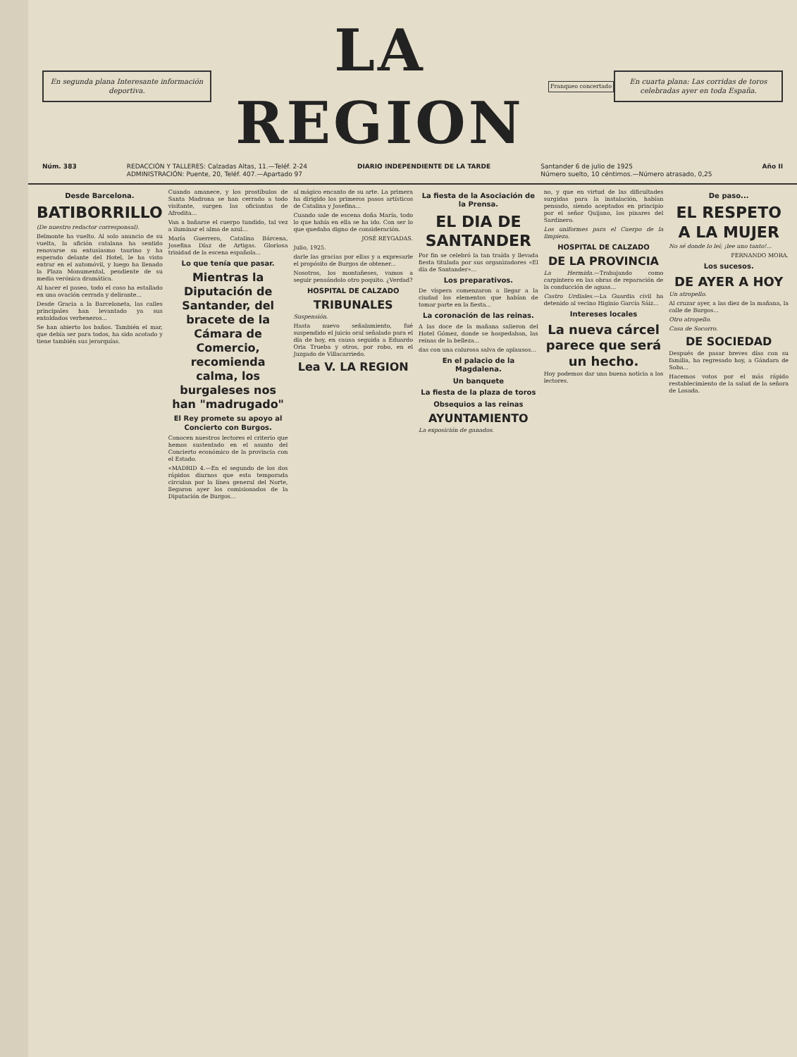En segunda plana Interesante información deportiva.
LA REGION
Franqueo concertado
En cuarta plana: Las corridas de toros celebradas ayer en toda España.
Núm. 383 REDACCIÓN Y TALLERES: Calzadas Altas, 11.—Teléf. 2-24
ADMINISTRACIÓN: Puente, 20, Teléf. 407.—Apartado 97 DIARIO INDEPENDIENTE DE LA TARDE Santander 6 de julio de 1925
Número suelto, 10 céntimos.—Número atrasado, 0,25 Año II
Desde Barcelona.
BATIBORRILLO
(De nuestro redactor corresponsal).
Belmonte ha vuelto. Al solo anuncio de su vuelta, la afición catalana ha sentido renovarse su entusiasmo taurino y ha esperado delante del Hotel, le ha visto entrar en el automóvil, y luego ha llenado la Plaza Monumental, pendiente de su media verónica dramática.
Al hacer el paseo, todo el coso ha estallado en una ovación cerrada y delirante...
Desde Gracia a la Barceloneta, las calles principales han levantado ya sus entoldados verbeneros...
Se han abierto los baños. También el mar, que debía ser para todos, ha sido acotado y tiene también sus jerarquías.
Cuando amanece, y los prostíbulos de Santa Madrona se han cerrado a todo visitante, surgen las oficiantas de Afrodita...
Van a bañarse el cuerpo tundido, tal vez a iluminar el alma de azul...
María Guerrero, Catalina Bárcena, Josefina Díaz de Artigas. Gloriosa trinidad de la escena española...
Lo que tenía que pasar.
Mientras la Diputación de Santander, del bracete de la Cámara de Comercio, recomienda calma, los burgaleses nos han "madrugado"
El Rey promete su apoyo al Concierto con Burgos.
Conocen nuestros lectores el criterio que hemos sustentado en el asunto del Concierto económico de la provincia con el Estado.
«MADRID 4.—En el segundo de los dos rápidos diurnos que esta temporada circulan por la línea general del Norte, llegaron ayer los comisionados de la Diputación de Burgos...
al mágico encanto de su arte. La primera ha dirigido los primeros pasos artísticos de Catalina y Josefina...
Cuando sale de escena doña María, todo lo que había en ella se ha ido. Con ser lo que quedaba digno de consideración.
JOSÉ REYGADAS.
Julio, 1925.
darle las gracias por ellas y a expresarle el propósito de Burgos de obtener...
Nosotros, los montañeses, vamos a seguir pensándolo otro poquito. ¿Verdad?
HOSPITAL DE CALZADO
TRIBUNALES
Suspensión.
Hasta nuevo señalamiento, fué suspendido el juicio oral señalado para el día de hoy, en causa seguida a Eduardo Oria Trueba y otros, por robo, en el Juzgado de Villacarriedo.
Lea V. LA REGION
La fiesta de la Asociación de la Prensa.
EL DIA DE SANTANDER
Por fin se celebró la tan traída y llevada fiesta titulada por sus organizadores «El día de Santander»...
Los preparativos.
De víspera comenzaron a llegar a la ciudad los elementos que habían de tomar parte en la fiesta...
La coronación de las reinas.
A las doce de la mañana salieron del Hotel Gómez, donde se hospedaban, las reinas de la belleza...
das con una calurosa salva de aplausos...
En el palacio de la Magdalena.
Un banquete
La fiesta de la plaza de toros
Obsequios a las reinas
AYUNTAMIENTO
La exposición de ganados.
no, y que en virtud de las dificultades surgidas para la instalación, habían pensado, siendo aceptados en principio por el señor Quijano, los pinares del Sardinero.
Los uniformes para el Cuerpo de la limpieza.
HOSPITAL DE CALZADO
DE LA PROVINCIA
La Hermida.—Trabajando como carpintero en las obras de reparación de la conducción de aguas...
Castro Urdiales.—La Guardia civil ha detenido al vecino Higinio García Sáiz...
Intereses locales
La nueva cárcel parece que será un hecho.
Hoy podemos dar una buena noticia a los lectores.
De paso...
EL RESPETO A LA MUJER
No sé donde lo leí; ¡lee uno tanto!...
FERNANDO MORA.
Los sucesos.
DE AYER A HOY
Un atropello.
Al cruzar ayer, a las diez de la mañana, la calle de Burgos...
Otro atropello.
Casa de Socorro.
DE SOCIEDAD
Después de pasar breves días con su familia, ha regresado hoy, a Gándara de Soba...
Hacemos votos por el más rápido restablecimiento de la salud de la señora de Losada.